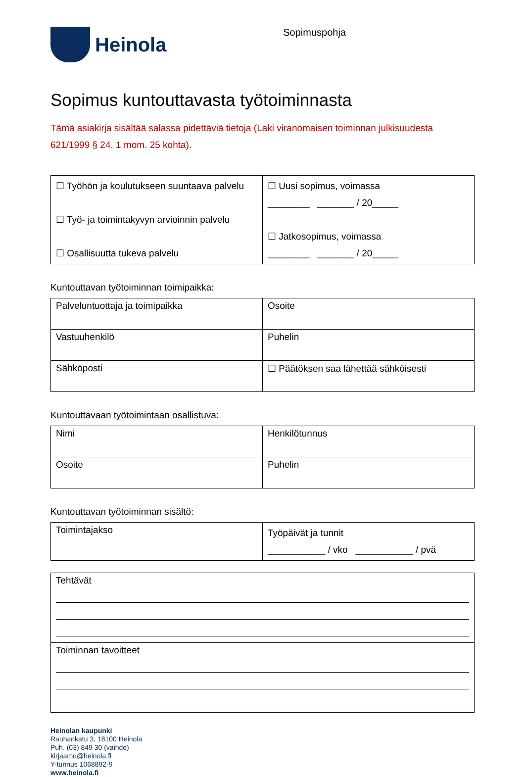Heinola
Sopimuspohja
Sopimus kuntouttavasta työtoiminnasta
Tämä asiakirja sisältää salassa pidettäviä tietoja (Laki viranomaisen toiminnan julkisuudesta 621/1999 § 24, 1 mom. 25 kohta).
| ☐ Työhön ja koulutukseen suuntaava palvelu ☐ Työ- ja toimintakyvyn arvioinnin palvelu ☐ Osallisuutta tukeva palvelu | ☐ Uusi sopimus, voimassa ________ _______ / 20_____ ☐ Jatkosopimus, voimassa ________ _______ / 20_____ |
Kuntouttavan työtoiminnan toimipaikka:
| Palveluntuottaja ja toimipaikka | Osoite |
| Vastuuhenkilö | Puhelin |
| Sähköposti | ☐ Päätöksen saa lähettää sähköisesti |
Kuntouttavaan työtoimintaan osallistuva:
| Nimi | Henkilötunnus |
| Osoite | Puhelin |
Kuntouttavan työtoiminnan sisältö:
| Toimintajakso | Työpäivät ja tunnit ___________ / vko ___________ / pvä |
| Tehtävät |
| Toiminnan tavoitteet |
Heinolan kaupunki
Rauhankatu 3, 18100 Heinola
Puh. (03) 849 30 (vaihde)
kirjaamo@heinola.fi
Y-tunnus 1068892-9
www.heinola.fi